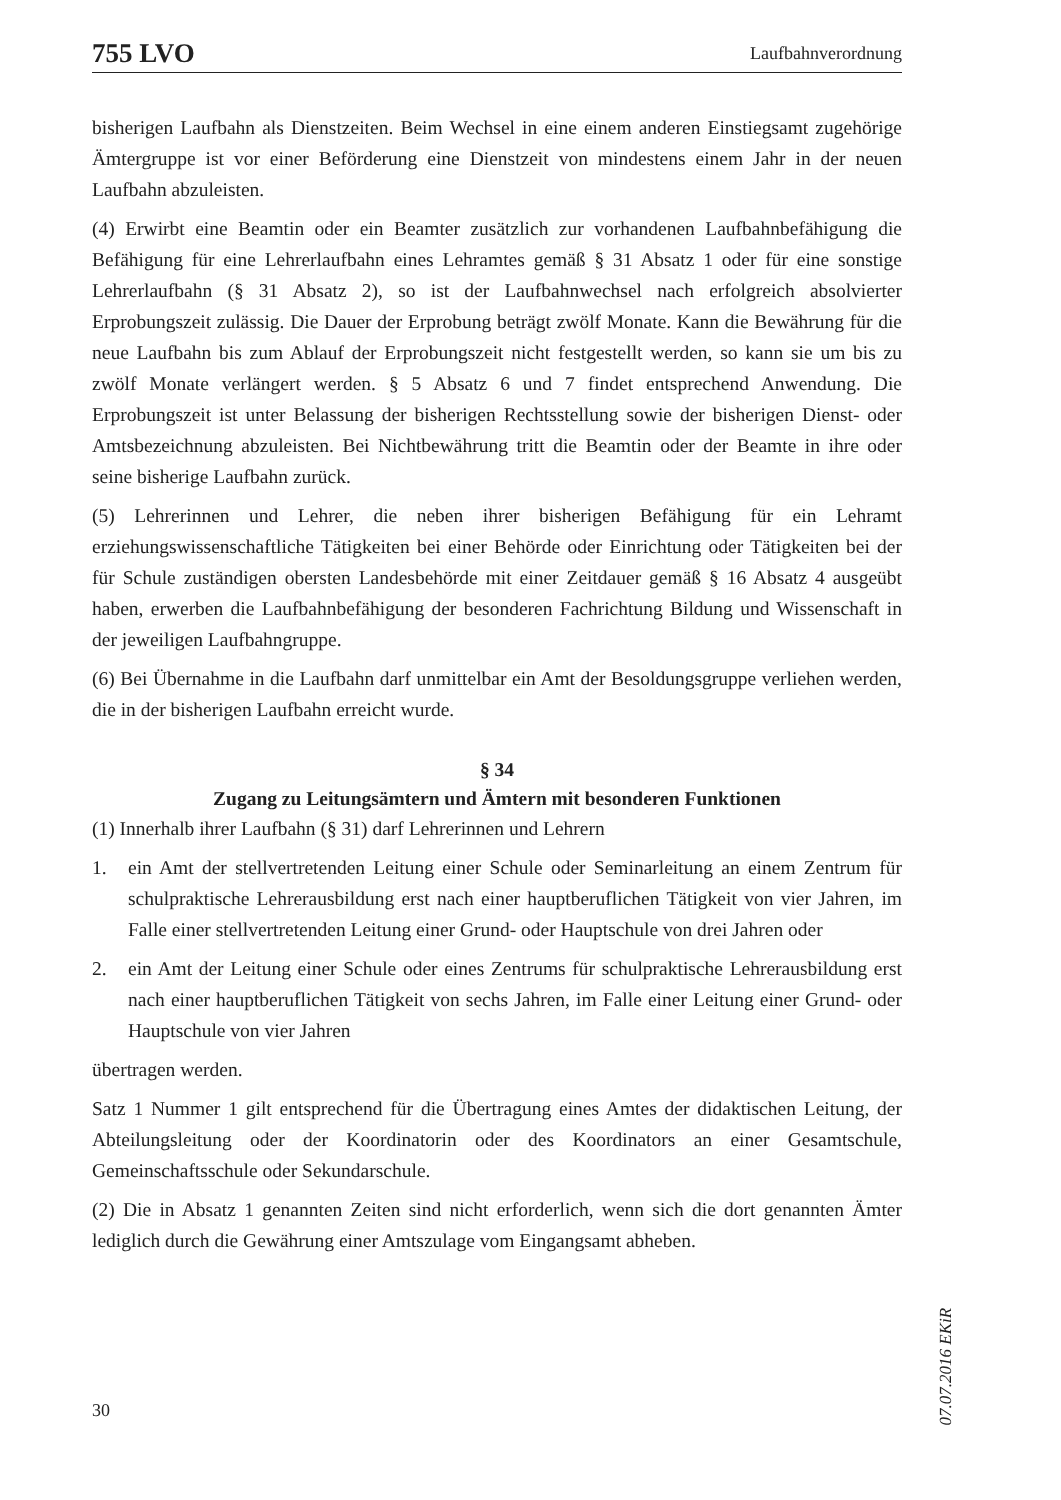755 LVO Laufbahnverordnung
bisherigen Laufbahn als Dienstzeiten. Beim Wechsel in eine einem anderen Einstiegsamt zugehörige Ämtergruppe ist vor einer Beförderung eine Dienstzeit von mindestens einem Jahr in der neuen Laufbahn abzuleisten.
(4) Erwirbt eine Beamtin oder ein Beamter zusätzlich zur vorhandenen Laufbahnbefähigung die Befähigung für eine Lehrerlaufbahn eines Lehramtes gemäß § 31 Absatz 1 oder für eine sonstige Lehrerlaufbahn (§ 31 Absatz 2), so ist der Laufbahnwechsel nach erfolgreich absolvierter Erprobungszeit zulässig. Die Dauer der Erprobung beträgt zwölf Monate. Kann die Bewährung für die neue Laufbahn bis zum Ablauf der Erprobungszeit nicht festgestellt werden, so kann sie um bis zu zwölf Monate verlängert werden. § 5 Absatz 6 und 7 findet entsprechend Anwendung. Die Erprobungszeit ist unter Belassung der bisherigen Rechtsstellung sowie der bisherigen Dienst- oder Amtsbezeichnung abzuleisten. Bei Nichtbewährung tritt die Beamtin oder der Beamte in ihre oder seine bisherige Laufbahn zurück.
(5) Lehrerinnen und Lehrer, die neben ihrer bisherigen Befähigung für ein Lehramt erziehungswissenschaftliche Tätigkeiten bei einer Behörde oder Einrichtung oder Tätigkeiten bei der für Schule zuständigen obersten Landesbehörde mit einer Zeitdauer gemäß § 16 Absatz 4 ausgeübt haben, erwerben die Laufbahnbefähigung der besonderen Fachrichtung Bildung und Wissenschaft in der jeweiligen Laufbahngruppe.
(6) Bei Übernahme in die Laufbahn darf unmittelbar ein Amt der Besoldungsgruppe verliehen werden, die in der bisherigen Laufbahn erreicht wurde.
§ 34
Zugang zu Leitungsämtern und Ämtern mit besonderen Funktionen
(1) Innerhalb ihrer Laufbahn (§ 31) darf Lehrerinnen und Lehrern
1. ein Amt der stellvertretenden Leitung einer Schule oder Seminarleitung an einem Zentrum für schulpraktische Lehrerausbildung erst nach einer hauptberuflichen Tätigkeit von vier Jahren, im Falle einer stellvertretenden Leitung einer Grund- oder Hauptschule von drei Jahren oder
2. ein Amt der Leitung einer Schule oder eines Zentrums für schulpraktische Lehrerausbildung erst nach einer hauptberuflichen Tätigkeit von sechs Jahren, im Falle einer Leitung einer Grund- oder Hauptschule von vier Jahren
übertragen werden.
Satz 1 Nummer 1 gilt entsprechend für die Übertragung eines Amtes der didaktischen Leitung, der Abteilungsleitung oder der Koordinatorin oder des Koordinators an einer Gesamtschule, Gemeinschaftsschule oder Sekundarschule.
(2) Die in Absatz 1 genannten Zeiten sind nicht erforderlich, wenn sich die dort genannten Ämter lediglich durch die Gewährung einer Amtszulage vom Eingangsamt abheben.
07.07.2016 EKiR
30